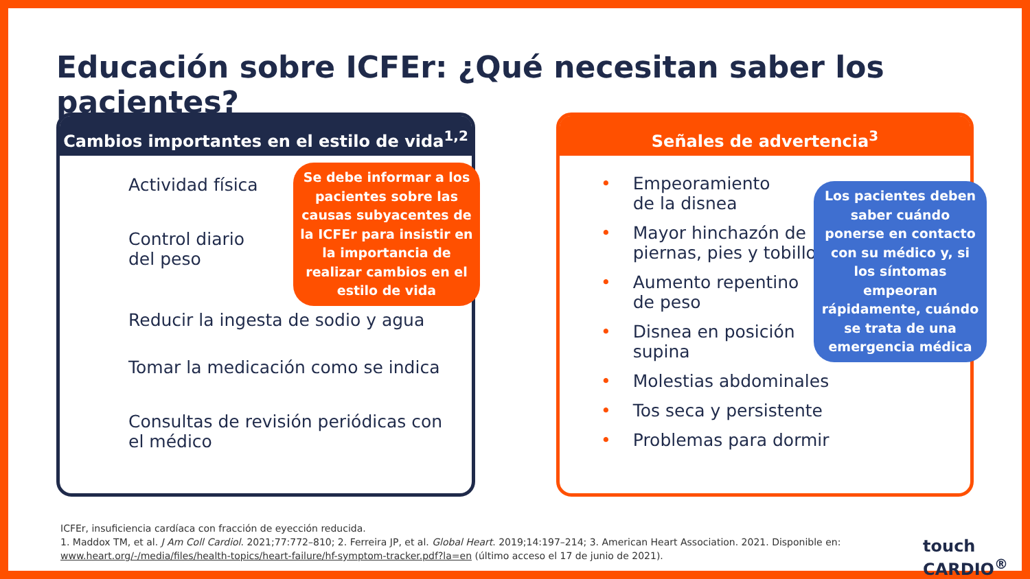Educación sobre ICFEr: ¿Qué necesitan saber los pacientes?
Cambios importantes en el estilo de vida<sup>1,2</sup>
Actividad física
Control diario
del peso
Reducir la ingesta de sodio y agua
Tomar la medicación como se indica
Consultas de revisión periódicas con
el médico
Se debe informar a los pacientes sobre las causas subyacentes de la ICFEr para insistir en la importancia de realizar cambios en el estilo de vida
Señales de advertencia<sup>3</sup>
• Empeoramiento
• de la disnea
• Mayor hinchazón de
• piernas, pies y tobillos
• Aumento repentino
• de peso
• Disnea en posición
• supina
• Molestias abdominales
• Tos seca y persistente
• Problemas para dormir
Los pacientes deben saber cuándo ponerse en contacto con su médico y, si los síntomas empeoran rápidamente, cuándo se trata de una emergencia médica
ICFEr, insuficiencia cardíaca con fracción de eyección reducida.
1. Maddox TM, et al. J Am Coll Cardiol. 2021;77:772–810; 2. Ferreira JP, et al. Global Heart. 2019;14:197–214; 3. American Heart Association. 2021. Disponible en:
www.heart.org/-/media/files/health-topics/heart-failure/hf-symptom-tracker.pdf?la=en (último acceso el 17 de junio de 2021).
touch
CARDIO<sup>®</sup>